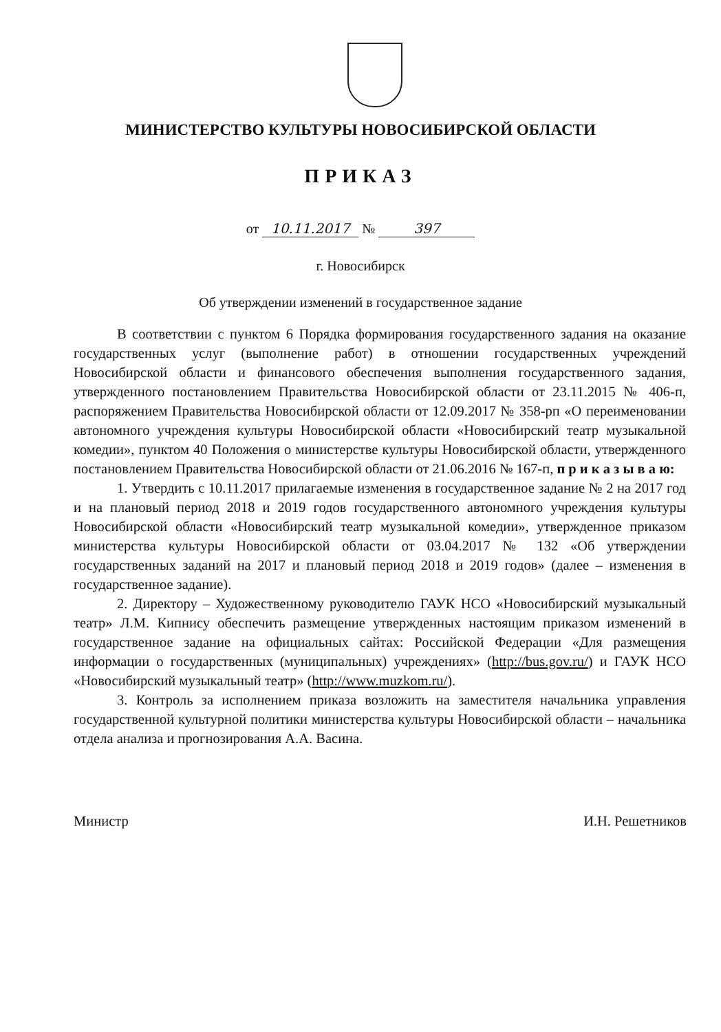МИНИСТЕРСТВО КУЛЬТУРЫ НОВОСИБИРСКОЙ ОБЛАСТИ
ПРИКАЗ
от 10.11.2017 № 397
г. Новосибирск
Об утверждении изменений в государственное задание
В соответствии с пунктом 6 Порядка формирования государственного задания на оказание государственных услуг (выполнение работ) в отношении государственных учреждений Новосибирской области и финансового обеспечения выполнения государственного задания, утвержденного постановлением Правительства Новосибирской области от 23.11.2015 № 406-п, распоряжением Правительства Новосибирской области от 12.09.2017 № 358-рп «О переименовании автономного учреждения культуры Новосибирской области «Новосибирский театр музыкальной комедии», пунктом 40 Положения о министерстве культуры Новосибирской области, утвержденного постановлением Правительства Новосибирской области от 21.06.2016 № 167-п, п р и к а з ы в а ю:
1. Утвердить с 10.11.2017 прилагаемые изменения в государственное задание № 2 на 2017 год и на плановый период 2018 и 2019 годов государственного автономного учреждения культуры Новосибирской области «Новосибирский театр музыкальной комедии», утвержденное приказом министерства культуры Новосибирской области от 03.04.2017 № 132 «Об утверждении государственных заданий на 2017 и плановый период 2018 и 2019 годов» (далее – изменения в государственное задание).
2. Директору – Художественному руководителю ГАУК НСО «Новосибирский музыкальный театр» Л.М. Кипнису обеспечить размещение утвержденных настоящим приказом изменений в государственное задание на официальных сайтах: Российской Федерации «Для размещения информации о государственных (муниципальных) учреждениях» (http://bus.gov.ru/) и ГАУК НСО «Новосибирский музыкальный театр» (http://www.muzkom.ru/).
3. Контроль за исполнением приказа возложить на заместителя начальника управления государственной культурной политики министерства культуры Новосибирской области – начальника отдела анализа и прогнозирования А.А. Васина.
Министр И.Н. Решетников